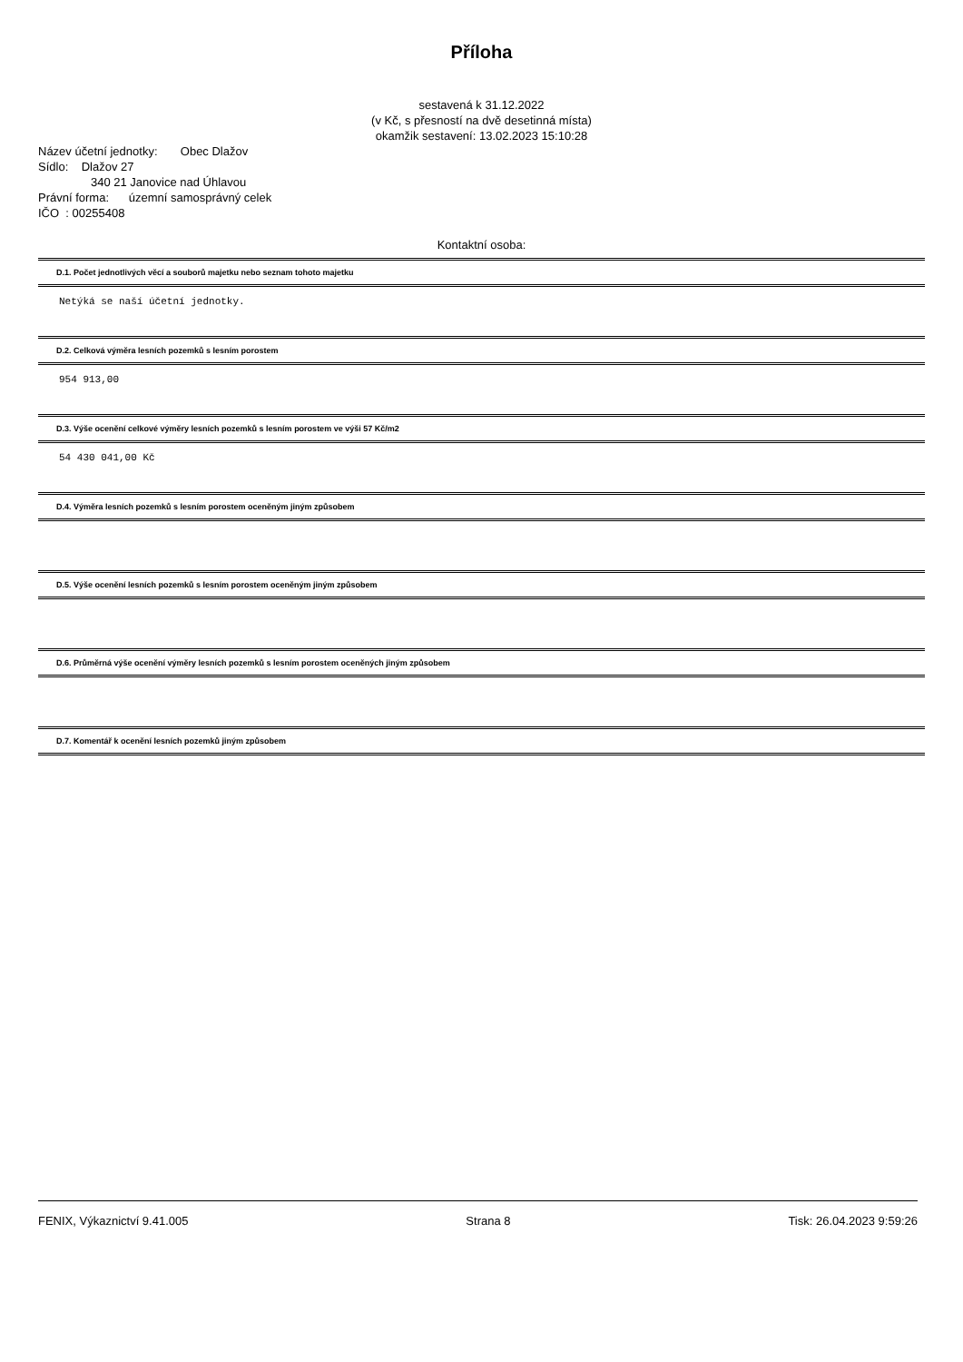Příloha
sestavená k 31.12.2022
(v Kč, s přesností na dvě desetinná místa)
okamžik sestavení: 13.02.2023 15:10:28
Název účetní jednotky: Obec Dlažov
Sídlo: Dlažov 27
340 21 Janovice nad Úhlavou
Právní forma: územní samosprávný celek
IČO : 00255408
Kontaktní osoba:
D.1. Počet jednotlivých věcí a souborů majetku nebo seznam tohoto majetku
Netýká se naší účetní jednotky.
D.2. Celková výměra lesních pozemků s lesním porostem
954 913,00
D.3. Výše ocenění celkové výměry lesních pozemků s lesním porostem ve výši 57 Kč/m2
54 430 041,00 Kč
D.4. Výměra lesních pozemků s lesním porostem oceněným jiným způsobem
D.5. Výše ocenění lesních pozemků s lesním porostem oceněným jiným způsobem
D.6. Průměrná výše ocenění výměry lesních pozemků s lesním porostem oceněných jiným způsobem
D.7. Komentář k ocenění lesních pozemků jiným způsobem
FENIX, Výkaznictví 9.41.005 Strana 8 Tisk: 26.04.2023 9:59:26